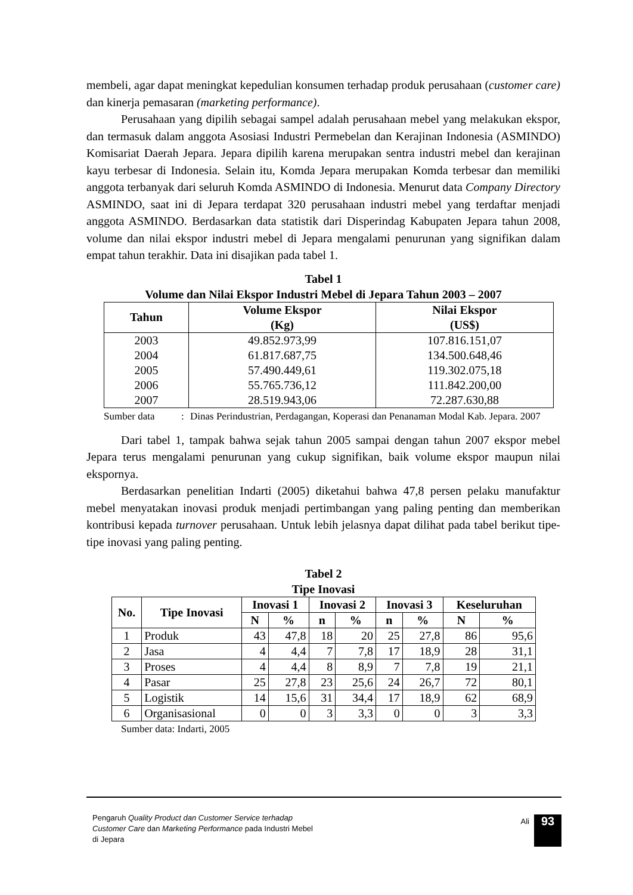membeli, agar dapat meningkat kepedulian konsumen terhadap produk perusahaan (customer care) dan kinerja pemasaran (marketing performance).
Perusahaan yang dipilih sebagai sampel adalah perusahaan mebel yang melakukan ekspor, dan termasuk dalam anggota Asosiasi Industri Permebelan dan Kerajinan Indonesia (ASMINDO) Komisariat Daerah Jepara. Jepara dipilih karena merupakan sentra industri mebel dan kerajinan kayu terbesar di Indonesia. Selain itu, Komda Jepara merupakan Komda terbesar dan memiliki anggota terbanyak dari seluruh Komda ASMINDO di Indonesia. Menurut data Company Directory ASMINDO, saat ini di Jepara terdapat 320 perusahaan industri mebel yang terdaftar menjadi anggota ASMINDO. Berdasarkan data statistik dari Disperindag Kabupaten Jepara tahun 2008, volume dan nilai ekspor industri mebel di Jepara mengalami penurunan yang signifikan dalam empat tahun terakhir. Data ini disajikan pada tabel 1.
Tabel 1
Volume dan Nilai Ekspor Industri Mebel di Jepara Tahun 2003 – 2007
| Tahun | Volume Ekspor (Kg) | Nilai Ekspor (US$) |
| --- | --- | --- |
| 2003 | 49.852.973,99 | 107.816.151,07 |
| 2004 | 61.817.687,75 | 134.500.648,46 |
| 2005 | 57.490.449,61 | 119.302.075,18 |
| 2006 | 55.765.736,12 | 111.842.200,00 |
| 2007 | 28.519.943,06 | 72.287.630,88 |
Sumber data: Dinas Perindustrian, Perdagangan, Koperasi dan Penanaman Modal Kab. Jepara. 2007
Dari tabel 1, tampak bahwa sejak tahun 2005 sampai dengan tahun 2007 ekspor mebel Jepara terus mengalami penurunan yang cukup signifikan, baik volume ekspor maupun nilai ekspornya.
Berdasarkan penelitian Indarti (2005) diketahui bahwa 47,8 persen pelaku manufaktur mebel menyatakan inovasi produk menjadi pertimbangan yang paling penting dan memberikan kontribusi kepada turnover perusahaan. Untuk lebih jelasnya dapat dilihat pada tabel berikut tipe-tipe inovasi yang paling penting.
Tabel 2
Tipe Inovasi
| No. | Tipe Inovasi | Inovasi 1 | | Inovasi 2 | | Inovasi 3 | | Keseluruhan | |
| --- | --- | --- | --- | --- | --- | --- | --- | --- | --- |
| | | N | % | n | % | n | % | N | % |
| 1 | Produk | 43 | 47,8 | 18 | 20 | 25 | 27,8 | 86 | 95,6 |
| 2 | Jasa | 4 | 4,4 | 7 | 7,8 | 17 | 18,9 | 28 | 31,1 |
| 3 | Proses | 4 | 4,4 | 8 | 8,9 | 7 | 7,8 | 19 | 21,1 |
| 4 | Pasar | 25 | 27,8 | 23 | 25,6 | 24 | 26,7 | 72 | 80,1 |
| 5 | Logistik | 14 | 15,6 | 31 | 34,4 | 17 | 18,9 | 62 | 68,9 |
| 6 | Organisasional | 0 | 0 | 3 | 3,3 | 0 | 0 | 3 | 3,3 |
Sumber data: Indarti, 2005
Pengaruh Quality Product dan Customer Service terhadap Customer Care dan Marketing Performance pada Industri Mebel di Jepara
Ali 93